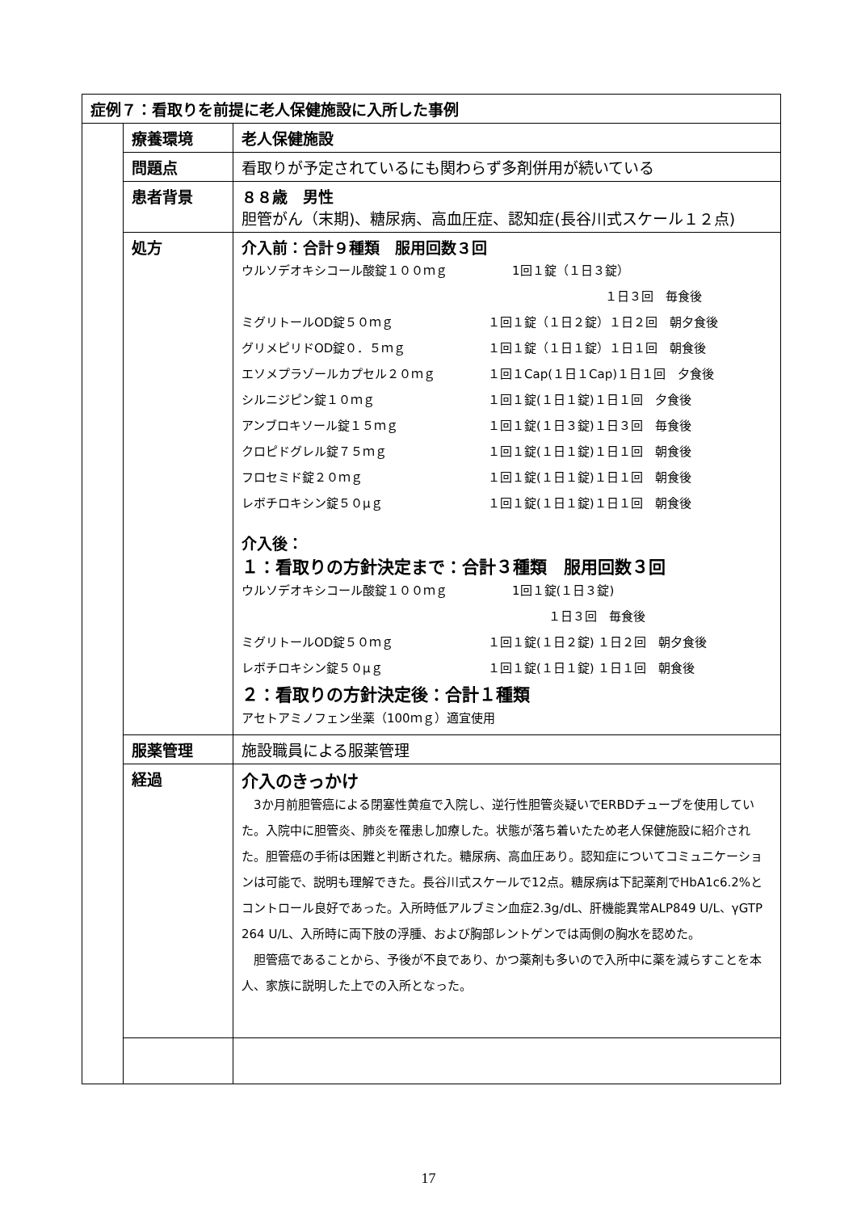| 症例７：看取りを前提に老人保健施設に入所した事例 | | |
| | 療養環境 | 老人保健施設 |
| | 問題点 | 看取りが予定されているにも関わらず多剤併用が続いている |
| | 患者背景 | ８８歳 男性 胆管がん（末期)、糖尿病、高血圧症、認知症(長谷川式スケール１２点) |
| | 処方 | 介入前：合計９種類 服用回数３回 ウルソデオキシコール酸錠１００ｍｇ 1回１錠（１日３錠） １日３回 毎食後 ミグリトールOD錠５０ｍｇ １回１錠（１日２錠）１日２回 朝夕食後 グリメピリドOD錠０．５ｍｇ １回１錠（１日１錠）１日１回 朝食後 エソメプラゾールカプセル２０ｍｇ １回１Cap(１日１Cap)１日１回 夕食後 シルニジピン錠１０ｍｇ １回１錠(１日１錠)１日１回 夕食後 アンブロキソール錠１５ｍｇ １回１錠(１日３錠)１日３回 毎食後 クロピドグレル錠７５ｍｇ １回１錠(１日１錠)１日１回 朝食後 フロセミド錠２０ｍｇ １回１錠(１日１錠)１日１回 朝食後 レボチロキシン錠５０μｇ １回１錠(１日１錠)１日１回 朝食後 介入後： １：看取りの方針決定まで：合計３種類 服用回数３回 ウルソデオキシコール酸錠１００ｍｇ 1回１錠(１日３錠) １日３回 毎食後 ミグリトールOD錠５０ｍｇ １回１錠(１日２錠) １日２回 朝夕食後 レボチロキシン錠５０μｇ １回１錠(１日１錠) １日１回 朝食後 ２：看取りの方針決定後：合計１種類 アセトアミノフェン坐薬（100ｍｇ）適宜使用 |
| | 服薬管理 | 施設職員による服薬管理 |
| | 経過 | 介入のきっかけ 3か月前胆管癌による閉塞性黄疸で入院し、逆行性胆管炎疑いでERBDチューブを使用していた。入院中に胆管炎、肺炎を罹患し加療した。状態が落ち着いたため老人保健施設に紹介された。胆管癌の手術は困難と判断された。糖尿病、高血圧あり。認知症についてコミュニケーションは可能で、説明も理解できた。長谷川式スケールで12点。糖尿病は下記薬剤でHbA1c6.2%とコントロール良好であった。入所時低アルブミン血症2.3g/dL、肝機能異常ALP849 U/L、γGTP 264 U/L、入所時に両下肢の浮腫、および胸部レントゲンでは両側の胸水を認めた。 胆管癌であることから、予後が不良であり、かつ薬剤も多いので入所中に薬を減らすことを本人、家族に説明した上での入所となった。 |
17